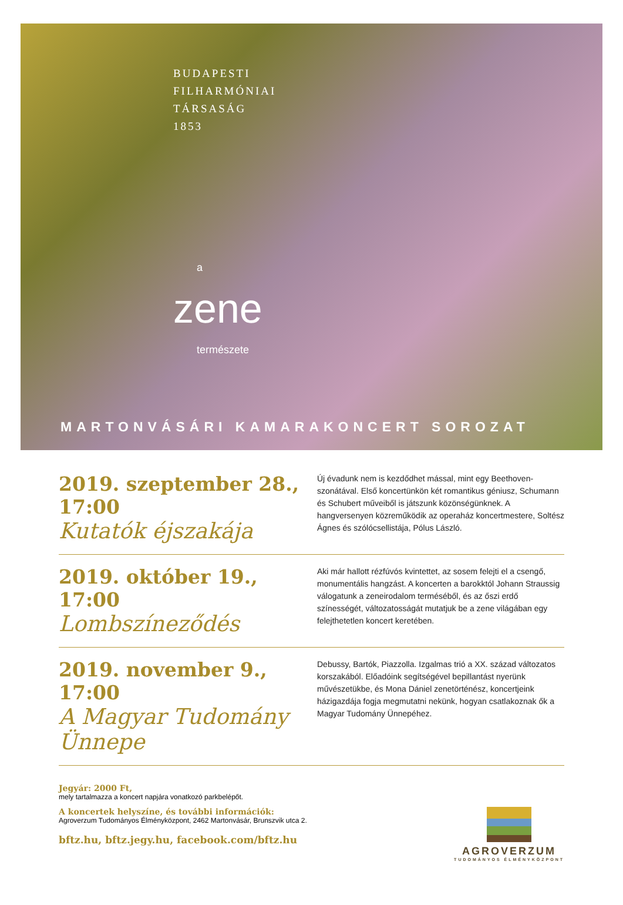BUDAPESTI
FILHARMÓNIAI
TÁRSASÁG
1853
azene
természete
MARTONVÁSÁRI KAMARAKONCERT SOROZAT
2019. szeptember 28., 17:00
Kutatók éjszakája
Új évadunk nem is kezdődhet mással, mint egy Beethoven-szonátával. Első koncertünkön két romantikus géniusz, Schumann és Schubert műveiből is játszunk közönségünknek. A hangversenyen közreműködik az operaház koncertmestere, Soltész Ágnes és szólócsellistája, Pólus László.
2019. október 19., 17:00
Lombszíneződés
Aki már hallott rézfúvós kvintettet, az sosem felejti el a csengő, monumentális hangzást. A koncerten a barokktól Johann Straussig válogatunk a zeneirodalom terméséből, és az őszi erdő színességét, változatosságát mutatjuk be a zene világában egy felejthetetlen koncert keretében.
2019. november 9., 17:00
A Magyar Tudomány Ünnepe
Debussy, Bartók, Piazzolla. Izgalmas trió a XX. század változatos korszakából. Előadóink segítségével bepillantást nyerünk művészetükbe, és Mona Dániel zenetörténész, koncertjeink házigazdája fogja megmutatni nekünk, hogyan csatlakoznak ők a Magyar Tudomány Ünnepéhez.
Jegyár: 2000 Ft,
mely tartalmazza a koncert napjára vonatkozó parkbelépőt.
A koncertek helyszíne, és további információk:
Agroverzum Tudományos Élményközpont, 2462 Martonvásár, Brunszvik utca 2.
bftz.hu, bftz.jegy.hu, facebook.com/bftz.hu
AGROVERZUM
TUDOMÁNYOS ÉLMÉNYKÖZPONT